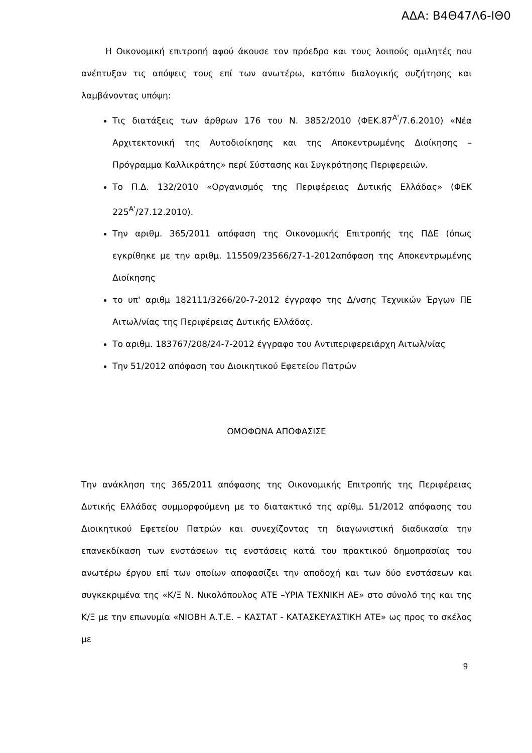ΑΔΑ: Β4Θ47Λ6-ΙΘ0
Η Οικονομική επιτροπή αφού άκουσε τον πρόεδρο και τους λοιπούς ομιλητές που ανέπτυξαν τις απόψεις τους επί των ανωτέρω, κατόπιν διαλογικής συζήτησης και λαμβάνοντας υπόψη:
Τις διατάξεις των άρθρων 176 του Ν. 3852/2010 (ΦΕΚ.87<sup>Α'</sup>/7.6.2010) «Νέα Αρχιτεκτονική της Αυτοδιοίκησης και της Αποκεντρωμένης Διοίκησης – Πρόγραμμα Καλλικράτης» περί Σύστασης και Συγκρότησης Περιφερειών.
Το Π.Δ. 132/2010 «Οργανισμός της Περιφέρειας Δυτικής Ελλάδας» (ΦΕΚ 225<sup>Α'</sup>/27.12.2010).
Την αριθμ. 365/2011 απόφαση της Οικονομικής Επιτροπής της ΠΔΕ (όπως εγκρίθηκε με την αριθμ. 115509/23566/27-1-2012απόφαση της Αποκεντρωμένης Διοίκησης
το υπ' αριθμ 182111/3266/20-7-2012 έγγραφο της Δ/νσης Τεχνικών Έργων ΠΕ Αιτωλ/νίας της Περιφέρειας Δυτικής Ελλάδας.
Το αριθμ. 183767/208/24-7-2012 έγγραφο του Αντιπεριφερειάρχη Αιτωλ/νίας
Την 51/2012 απόφαση του Διοικητικού Εφετείου Πατρών
ΟΜΟΦΩΝΑ ΑΠΟΦΑΣΙΣΕ
Την ανάκληση της 365/2011 απόφασης της Οικονομικής Επιτροπής της Περιφέρειας Δυτικής Ελλάδας συμμορφούμενη με το διατακτικό της αρίθμ. 51/2012 απόφασης του Διοικητικού Εφετείου Πατρών και συνεχίζοντας τη διαγωνιστική διαδικασία την επανεκδίκαση των ενστάσεων τις ενστάσεις κατά του πρακτικού δημοπρασίας του ανωτέρω έργου επί των οποίων αποφασίζει την αποδοχή και των δύο ενστάσεων και συγκεκριμένα της «Κ/Ξ Ν. Νικολόπουλος ΑΤΕ –ΥΡΙΑ ΤΕΧΝΙΚΗ ΑΕ» στο σύνολό της και της Κ/Ξ με την επωνυμία «ΝΙΟΒΗ Α.Τ.Ε. – ΚΑΣΤΑΤ - ΚΑΤΑΣΚΕΥΑΣΤΙΚΗ ΑΤΕ» ως προς το σκέλος με
9